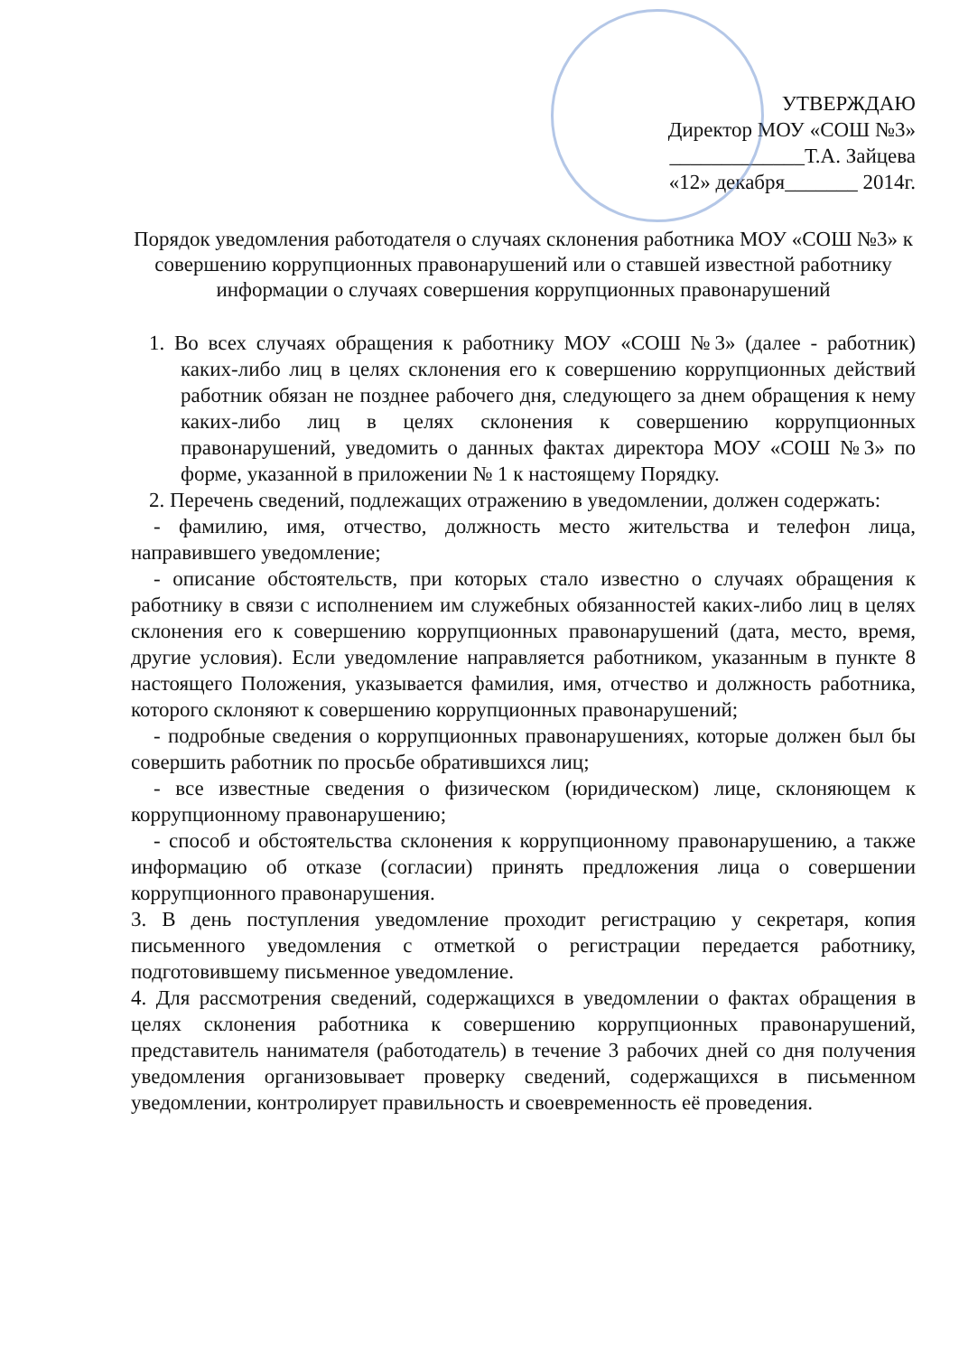УТВЕРЖДАЮ
Директор МОУ «СОШ №3»
_____________Т.А. Зайцева
«12» декабря_______ 2014г.
Порядок уведомления работодателя о случаях склонения работника МОУ «СОШ №3» к совершению коррупционных правонарушений или о ставшей известной работнику информации о случаях совершения коррупционных правонарушений
1. Во всех случаях обращения к работнику МОУ «СОШ №3» (далее - работник) каких-либо лиц в целях склонения его к совершению коррупционных действий работник обязан не позднее рабочего дня, следующего за днем обращения к нему каких-либо лиц в целях склонения к совершению коррупционных правонарушений, уведомить о данных фактах директора МОУ «СОШ №3» по форме, указанной в приложении № 1 к настоящему Порядку.
2. Перечень сведений, подлежащих отражению в уведомлении, должен содержать:
- фамилию, имя, отчество, должность место жительства и телефон лица, направившего уведомление;
- описание обстоятельств, при которых стало известно о случаях обращения к работнику в связи с исполнением им служебных обязанностей каких-либо лиц в целях склонения его к совершению коррупционных правонарушений (дата, место, время, другие условия). Если уведомление направляется работником, указанным в пункте 8 настоящего Положения, указывается фамилия, имя, отчество и должность работника, которого склоняют к совершению коррупционных правонарушений;
- подробные сведения о коррупционных правонарушениях, которые должен был бы совершить работник по просьбе обратившихся лиц;
- все известные сведения о физическом (юридическом) лице, склоняющем к коррупционному правонарушению;
- способ и обстоятельства склонения к коррупционному правонарушению, а также информацию об отказе (согласии) принять предложения лица о совершении коррупционного правонарушения.
3. В день поступления уведомление проходит регистрацию у секретаря, копия письменного уведомления с отметкой о регистрации передается работнику, подготовившему письменное уведомление.
4. Для рассмотрения сведений, содержащихся в уведомлении о фактах обращения в целях склонения работника к совершению коррупционных правонарушений, представитель нанимателя (работодатель) в течение 3 рабочих дней со дня получения уведомления организовывает проверку сведений, содержащихся в письменном уведомлении, контролирует правильность и своевременность её проведения.